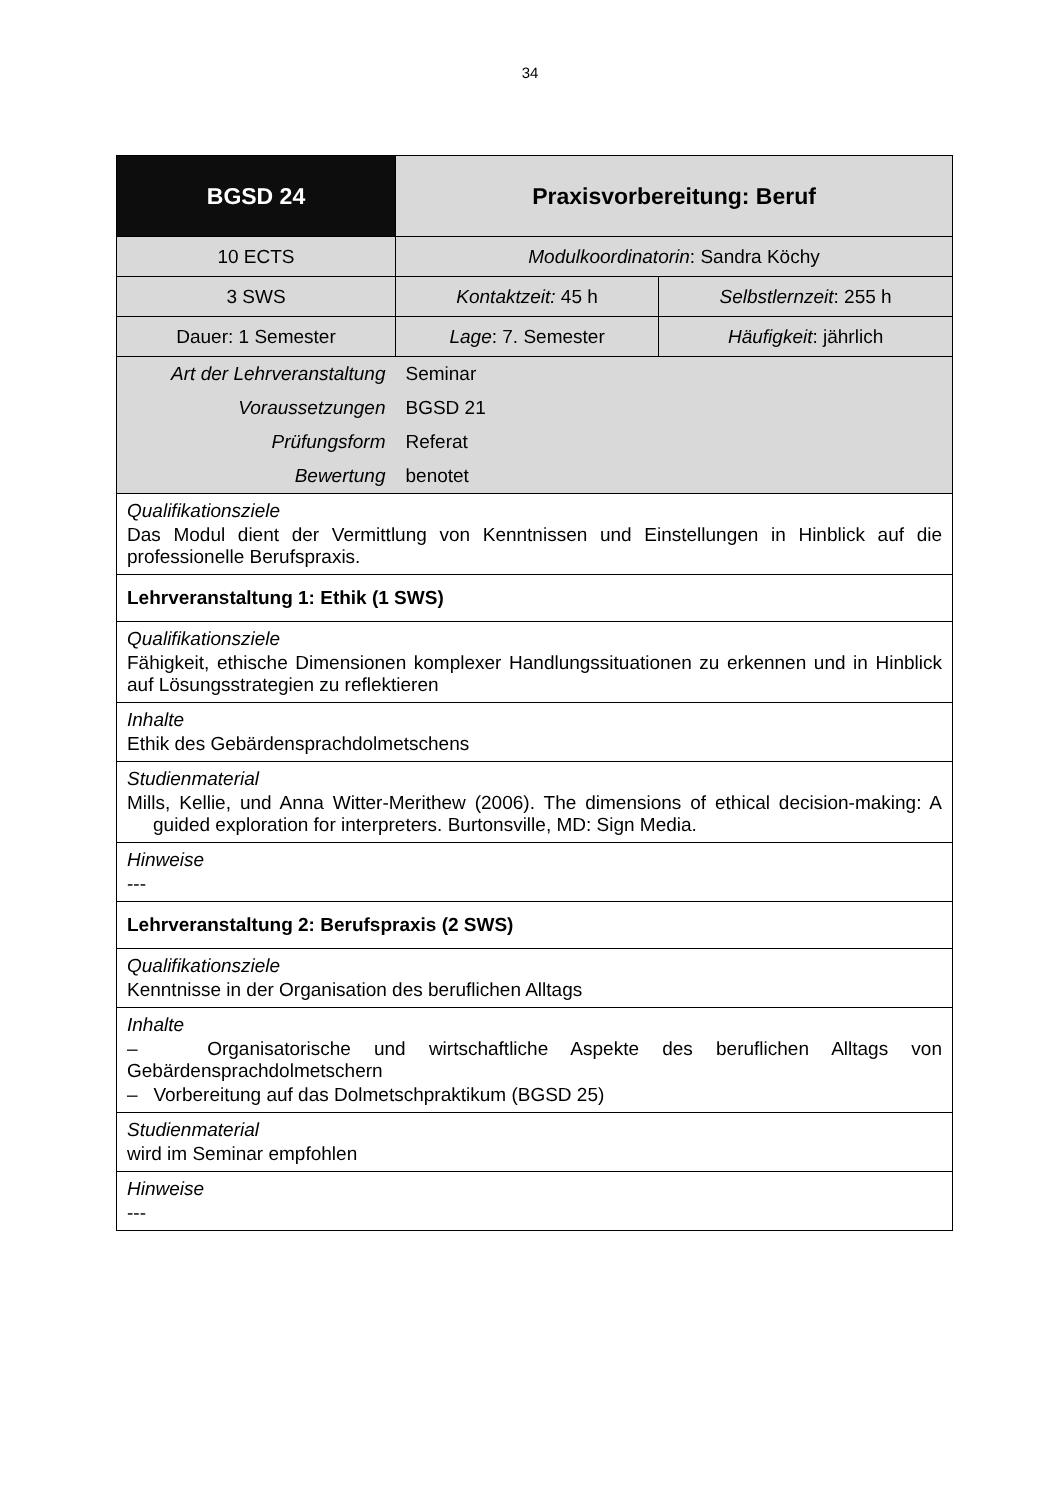34
| BGSD 24 | Praxisvorbereitung: Beruf | |
| 10 ECTS | Modulkoordinatorin : Sandra Köchy | |
| 3 SWS | Kontaktzeit: 45 h | Selbstlernzeit : 255 h |
| Dauer: 1 Semester | Lage : 7. Semester | Häufigkeit : jährlich |
| Art der Lehrveranstaltung | Seminar | |
| Voraussetzungen | BGSD 21 | |
| Prüfungsform | Referat | |
| Bewertung | benotet | |
| Qualifikationsziele Das Modul dient der Vermittlung von Kenntnissen und Einstellungen in Hinblick auf die professionelle Berufspraxis. | | |
| Lehrveranstaltung 1: Ethik (1 SWS) | | |
| Qualifikationsziele Fähigkeit, ethische Dimensionen komplexer Handlungssituationen zu erkennen und in Hinblick auf Lösungsstrategien zu reflektieren | | |
| Inhalte Ethik des Gebärdensprachdolmetschens | | |
| Studienmaterial Mills, Kellie, und Anna Witter-Merithew (2006). The dimensions of ethical decision-making: A guided exploration for interpreters. Burtonsville, MD: Sign Media. | | |
| Hinweise --- | | |
| Lehrveranstaltung 2: Berufspraxis (2 SWS) | | |
| Qualifikationsziele Kenntnisse in der Organisation des beruflichen Alltags | | |
| Inhalte – Organisatorische und wirtschaftliche Aspekte des beruflichen Alltags von Gebärdensprachdolmetschern – Vorbereitung auf das Dolmetschpraktikum (BGSD 25) | | |
| Studienmaterial wird im Seminar empfohlen | | |
| Hinweise --- | | |